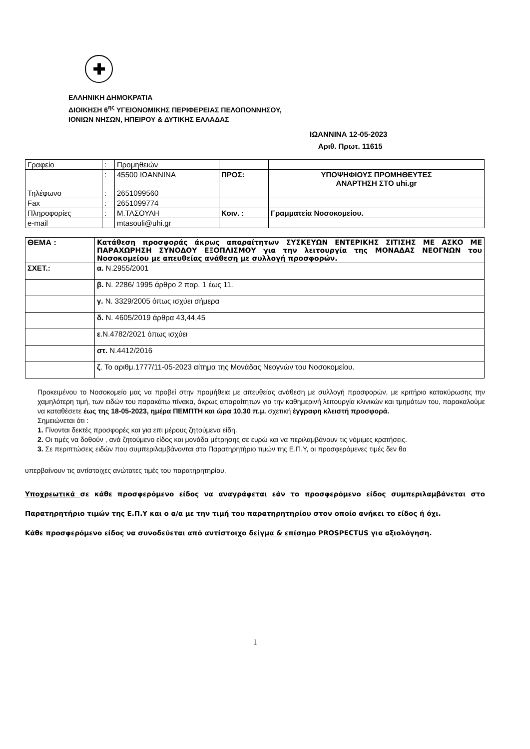✚
ΕΛΛΗΝΙΚΗ ΔΗΜΟΚΡΑΤΙΑ
ΔΙΟΙΚΗΣΗ 6<sup>ης</sup> ΥΓΕΙΟΝΟΜΙΚΗΣ ΠΕΡΙΦΕΡΕΙΑΣ ΠΕΛΟΠΟΝΝΗΣΟΥ,
ΙΟΝΙΩΝ ΝΗΣΩΝ, ΗΠΕΙΡΟΥ & ΔΥΤΙΚΗΣ ΕΛΛΑΔΑΣ
ΙΩΑΝΝΙΝΑ 12-05-2023
Αριθ. Πρωτ. 11615
| Γραφείο | : | Προμηθειών | | |
| | : | 45500 ΙΩΑΝΝΙΝΑ | ΠΡΟΣ: | ΥΠΟΨΗΦΙΟΥΣ ΠΡΟΜΗΘΕΥΤΕΣ ΑΝΑΡΤΗΣΗ ΣΤΟ uhi.gr |
| Τηλέφωνο | : | 2651099560 | | |
| Fax | : | 2651099774 | | |
| Πληροφορίες | : | Μ.ΤΑΣΟΥΛΗ | Κοιν. : | Γραμματεία Νοσοκομείου. |
| e-mail | | mtasouli@uhi.gr | | |
| ΘΕΜΑ : | Κατάθεση προσφοράς άκρως απαραίτητων ΣΥΣΚΕΥΩΝ ΕΝΤΕΡΙΚΗΣ ΣΙΤΙΣΗΣ ΜΕ ΑΣΚΟ ΜΕ ΠΑΡΑΧΩΡΗΣΗ ΣΥΝΟΔΟΥ ΕΞΟΠΛΙΣΜΟΥ για την λειτουργία της ΜΟΝΑΔΑΣ ΝΕΟΓΝΩΝ του Νοσοκομείου με απευθείας ανάθεση με συλλογή προσφορών. |
| ΣΧΕΤ.: | α. Ν.2955/2001 |
| | β. Ν. 2286/ 1995 άρθρο 2 παρ. 1 έως 11. |
| | γ. Ν. 3329/2005 όπως ισχύει σήμερα |
| | δ. Ν. 4605/2019 άρθρα 43,44,45 |
| | ε .Ν.4782/2021 όπως ισχύει |
| | στ. Ν.4412/2016 |
| | ζ . Το αριθμ.1777/11-05-2023 αίτημα της Μονάδας Νεογνών του Νοσοκομείου. |
Προκειμένου το Νοσοκομείο μας να προβεί στην προμήθεια με απευθείας ανάθεση με συλλογή προσφορών, με κριτήριο κατακύρωσης την χαμηλότερη τιμή, των ειδών του παρακάτω πίνακα, άκρως απαραίτητων για την καθημερινή λειτουργία κλινικών και τμημάτων του, παρακαλούμε να καταθέσετε έως της 18-05-2023, ημέρα ΠΕΜΠΤΗ και ώρα 10.30 π.μ. σχετική έγγραφη κλειστή προσφορά.
Σημειώνεται ότι :
1. Γίνονται δεκτές προσφορές και για επι μέρους ζητούμενα είδη.
2. Οι τιμές να δοθούν , ανά ζητούμενο είδος και μονάδα μέτρησης σε ευρώ και να περιλαμβάνουν τις νόμιμες κρατήσεις.
3. Σε περιπτώσεις ειδών που συμπεριλαμβάνονται στο Παρατηρητήριο τιμών της Ε.Π.Υ, οι προσφερόμενες τιμές δεν θα
υπερβαίνουν τις αντίστοιχες ανώτατες τιμές του παρατηρητηρίου.
Υποχρεωτικά σε κάθε προσφερόμενο είδος να αναγράφεται εάν το προσφερόμενο είδος συμπεριλαμβάνεται στο Παρατηρητήριο τιμών της Ε.Π.Υ και ο α/α με την τιμή του παρατηρητηρίου στον οποίο ανήκει το είδος ή όχι.
Κάθε προσφερόμενο είδος να συνοδεύεται από αντίστοιχο δείγμα & επίσημο PROSPECTUS για αξιολόγηση.
1